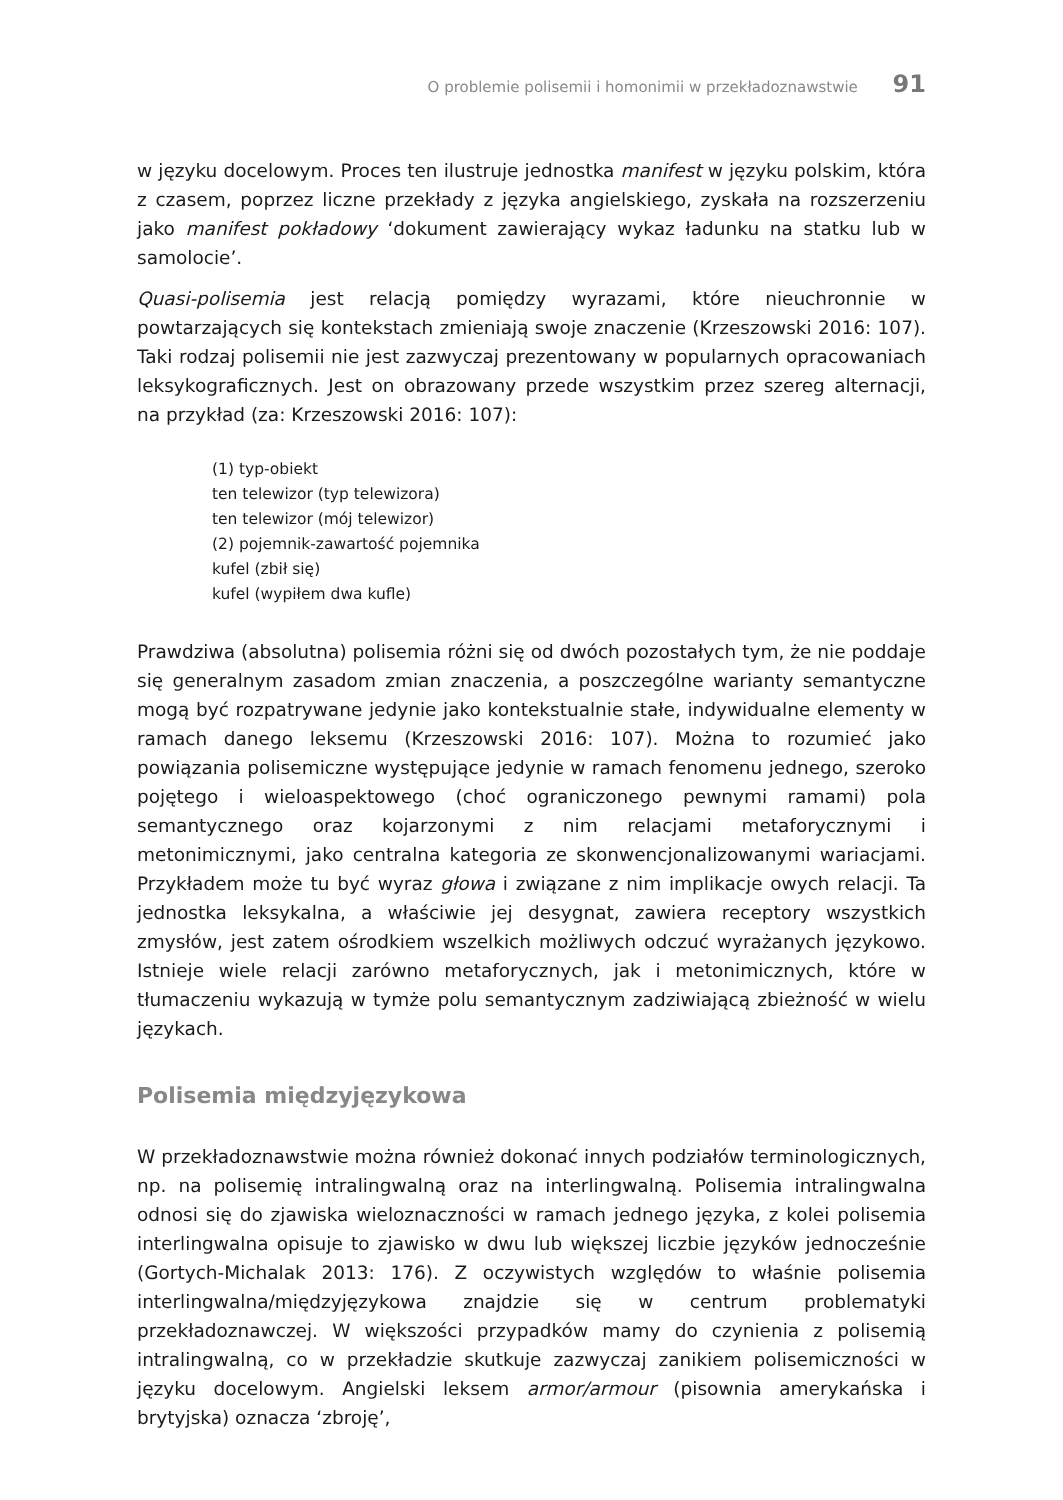O problemie polisemii i homonimii w przekładoznawstwie 91
w języku docelowym. Proces ten ilustruje jednostka manifest w języku polskim, która z czasem, poprzez liczne przekłady z języka angielskiego, zyskała na rozszerzeniu jako manifest pokładowy ‘dokument zawierający wykaz ładunku na statku lub w samolocie’.
Quasi-polisemia jest relacją pomiędzy wyrazami, które nieuchronnie w powtarzających się kontekstach zmieniają swoje znaczenie (Krzeszowski 2016: 107). Taki rodzaj polisemii nie jest zazwyczaj prezentowany w popularnych opracowaniach leksykograficznych. Jest on obrazowany przede wszystkim przez szereg alternacji, na przykład (za: Krzeszowski 2016: 107):
(1) typ-obiekt
ten telewizor (typ telewizora)
ten telewizor (mój telewizor)
(2) pojemnik-zawartość pojemnika
kufel (zbił się)
kufel (wypiłem dwa kufle)
Prawdziwa (absolutna) polisemia różni się od dwóch pozostałych tym, że nie poddaje się generalnym zasadom zmian znaczenia, a poszczególne warianty semantyczne mogą być rozpatrywane jedynie jako kontekstualnie stałe, indywidualne elementy w ramach danego leksemu (Krzeszowski 2016: 107). Można to rozumieć jako powiązania polisemiczne występujące jedynie w ramach fenomenu jednego, szeroko pojętego i wieloaspektowego (choć ograniczonego pewnymi ramami) pola semantycznego oraz kojarzonymi z nim relacjami metaforycznymi i metonimicznymi, jako centralna kategoria ze skonwencjonalizowanymi wariacjami. Przykładem może tu być wyraz głowa i związane z nim implikacje owych relacji. Ta jednostka leksykalna, a właściwie jej desygnat, zawiera receptory wszystkich zmysłów, jest zatem ośrodkiem wszelkich możliwych odczuć wyrażanych językowo. Istnieje wiele relacji zarówno metaforycznych, jak i metonimicznych, które w tłumaczeniu wykazują w tymże polu semantycznym zadziwiającą zbieżność w wielu językach.
Polisemia międzyjęzykowa
W przekładoznawstwie można również dokonać innych podziałów terminologicznych, np. na polisemię intralingwalną oraz na interlingwalną. Polisemia intralingwalna odnosi się do zjawiska wieloznaczności w ramach jednego języka, z kolei polisemia interlingwalna opisuje to zjawisko w dwu lub większej liczbie języków jednocześnie (Gortych-Michalak 2013: 176). Z oczywistych względów to właśnie polisemia interlingwalna/międzyjęzykowa znajdzie się w centrum problematyki przekładoznawczej. W większości przypadków mamy do czynienia z polisemią intralingwalną, co w przekładzie skutkuje zazwyczaj zanikiem polisemiczności w języku docelowym. Angielski leksem armor/armour (pisownia amerykańska i brytyjska) oznacza ‘zbroję’,